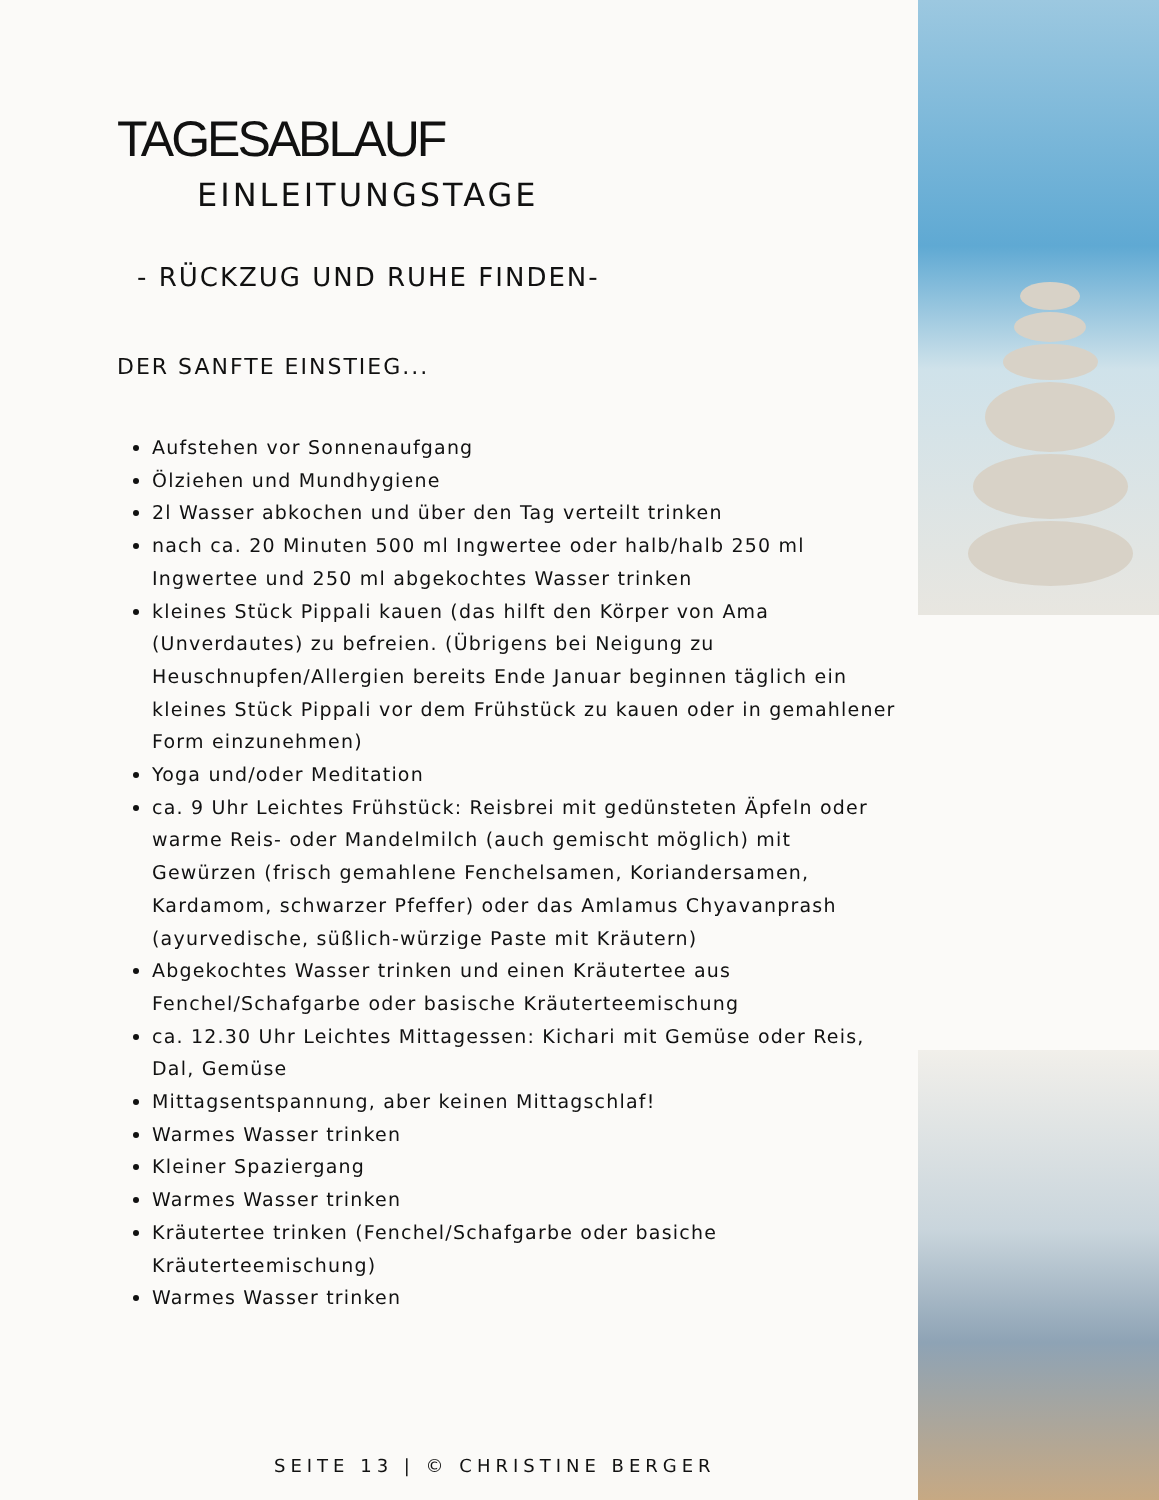TAGESABLAUF
EINLEITUNGSTAGE
- RÜCKZUG UND RUHE FINDEN-
DER SANFTE EINSTIEG...
Aufstehen vor Sonnenaufgang
Ölziehen und Mundhygiene
2l Wasser abkochen und über den Tag verteilt trinken
nach ca. 20 Minuten 500 ml Ingwertee oder halb/halb 250 ml Ingwertee und 250 ml abgekochtes Wasser trinken
kleines Stück Pippali kauen (das hilft den Körper von Ama (Unverdautes) zu befreien. (Übrigens bei Neigung zu Heuschnupfen/Allergien bereits Ende Januar beginnen täglich ein kleines Stück Pippali vor dem Frühstück zu kauen oder in gemahlener Form einzunehmen)
Yoga und/oder Meditation
ca. 9 Uhr Leichtes Frühstück: Reisbrei mit gedünsteten Äpfeln oder warme Reis- oder Mandelmilch (auch gemischt möglich) mit Gewürzen (frisch gemahlene Fenchelsamen, Koriandersamen, Kardamom, schwarzer Pfeffer) oder das Amlamus Chyavanprash (ayurvedische, süßlich-würzige Paste mit Kräutern)
Abgekochtes Wasser trinken und einen Kräutertee aus Fenchel/Schafgarbe oder basische Kräuterteemischung
ca. 12.30 Uhr Leichtes Mittagessen: Kichari mit Gemüse oder Reis, Dal, Gemüse
Mittagsentspannung, aber keinen Mittagschlaf!
Warmes Wasser trinken
Kleiner Spaziergang
Warmes Wasser trinken
Kräutertee trinken (Fenchel/Schafgarbe oder basiche Kräuterteemischung)
Warmes Wasser trinken
SEITE 13 | © CHRISTINE BERGER